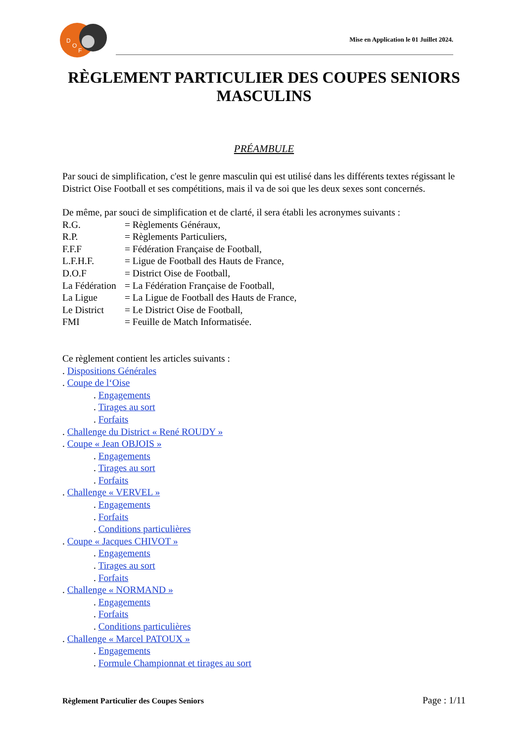D
O
F
Mise en Application le 01 Juillet 2024.
RÈGLEMENT PARTICULIER DES COUPES SENIORS MASCULINS
PRÉAMBULE
Par souci de simplification, c'est le genre masculin qui est utilisé dans les différents textes régissant le District Oise Football et ses compétitions, mais il va de soi que les deux sexes sont concernés.
De même, par souci de simplification et de clarté, il sera établi les acronymes suivants :
R.G. = Règlements Généraux,
R.P. = Règlements Particuliers,
F.F.F = Fédération Française de Football,
L.F.H.F. = Ligue de Football des Hauts de France,
D.O.F = District Oise de Football,
La Fédération = La Fédération Française de Football,
La Ligue = La Ligue de Football des Hauts de France,
Le District = Le District Oise de Football,
FMI = Feuille de Match Informatisée.
Ce règlement contient les articles suivants :
. Dispositions Générales
. Coupe de l‘Oise
. Engagements
. Tirages au sort
. Forfaits
. Challenge du District « René ROUDY »
. Coupe « Jean OBJOIS »
. Engagements
. Tirages au sort
. Forfaits
. Challenge « VERVEL »
. Engagements
. Forfaits
. Conditions particulières
. Coupe « Jacques CHIVOT »
. Engagements
. Tirages au sort
. Forfaits
. Challenge « NORMAND »
. Engagements
. Forfaits
. Conditions particulières
. Challenge « Marcel PATOUX »
. Engagements
. Formule Championnat et tirages au sort
Règlement Particulier des Coupes Seniors Page : 1/11